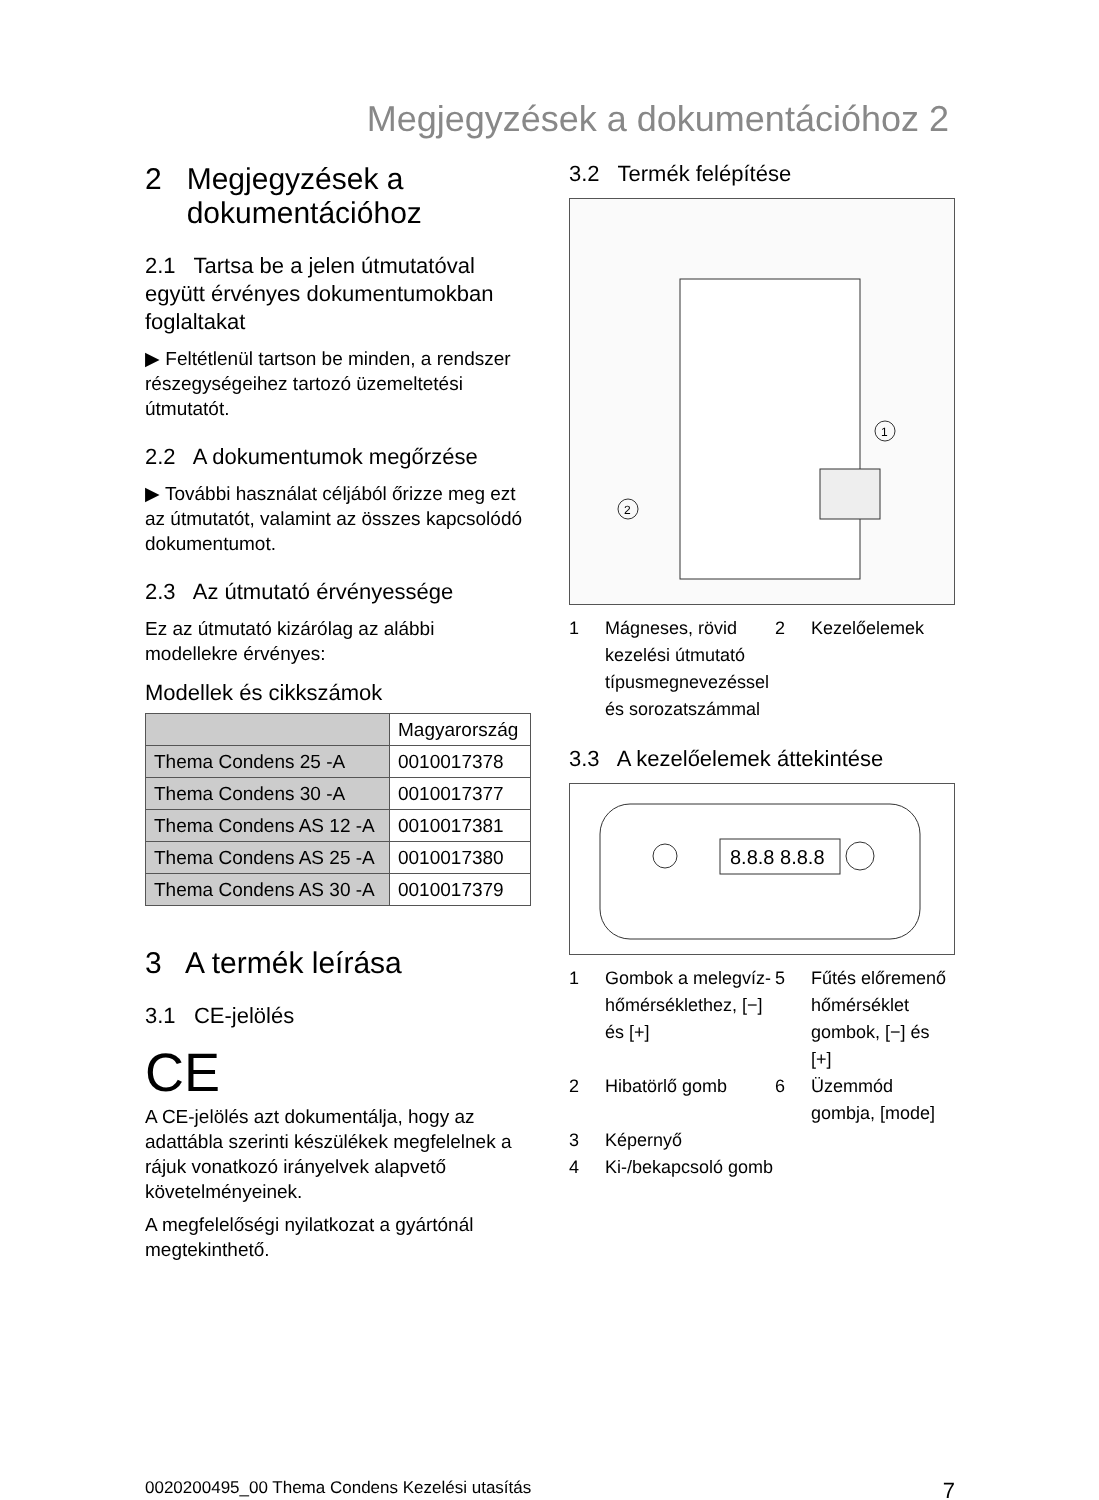Megjegyzések a dokumentációhoz 2
2 Megjegyzések a
dokumentációhoz
2.1 Tartsa be a jelen útmutatóval együtt érvényes dokumentumokban foglaltakat
▶ Feltétlenül tartson be minden, a rendszer részegységeihez tartozó üzemeltetési útmutatót.
2.2 A dokumentumok megőrzése
▶ További használat céljából őrizze meg ezt az útmutatót, valamint az összes kapcsolódó dokumentumot.
2.3 Az útmutató érvényessége
Ez az útmutató kizárólag az alábbi modellekre érvényes:
Modellek és cikkszámok
| | Magyarország |
| --- | --- |
| Thema Condens 25 -A | 0010017378 |
| Thema Condens 30 -A | 0010017377 |
| Thema Condens AS 12 -A | 0010017381 |
| Thema Condens AS 25 -A | 0010017380 |
| Thema Condens AS 30 -A | 0010017379 |
3 A termék leírása
3.1 CE-jelölés
CE
A CE-jelölés azt dokumentálja, hogy az adattábla szerinti készülékek megfelelnek a rájuk vonatkozó irányelvek alapvető követelményeinek.
A megfelelőségi nyilatkozat a gyártónál megtekinthető.
3.2 Termék felépítése
1
2
1 Mágneses, rövid kezelési útmutató típusmegnevezéssel és sorozatszámmal 2 Kezelőelemek
3.3 A kezelőelemek áttekintése
8.8.8 8.8.8
1 Gombok a melegvíz-hőmérséklethez, [−] és [+] 5 Fűtés előremenő hőmérséklet gombok, [−] és [+] 2 Hibatörlő gomb 6 Üzemmód gombja, [mode] 3 Képernyő 4 Ki-/bekapcsoló gomb
0020200495_00 Thema Condens Kezelési utasítás 7